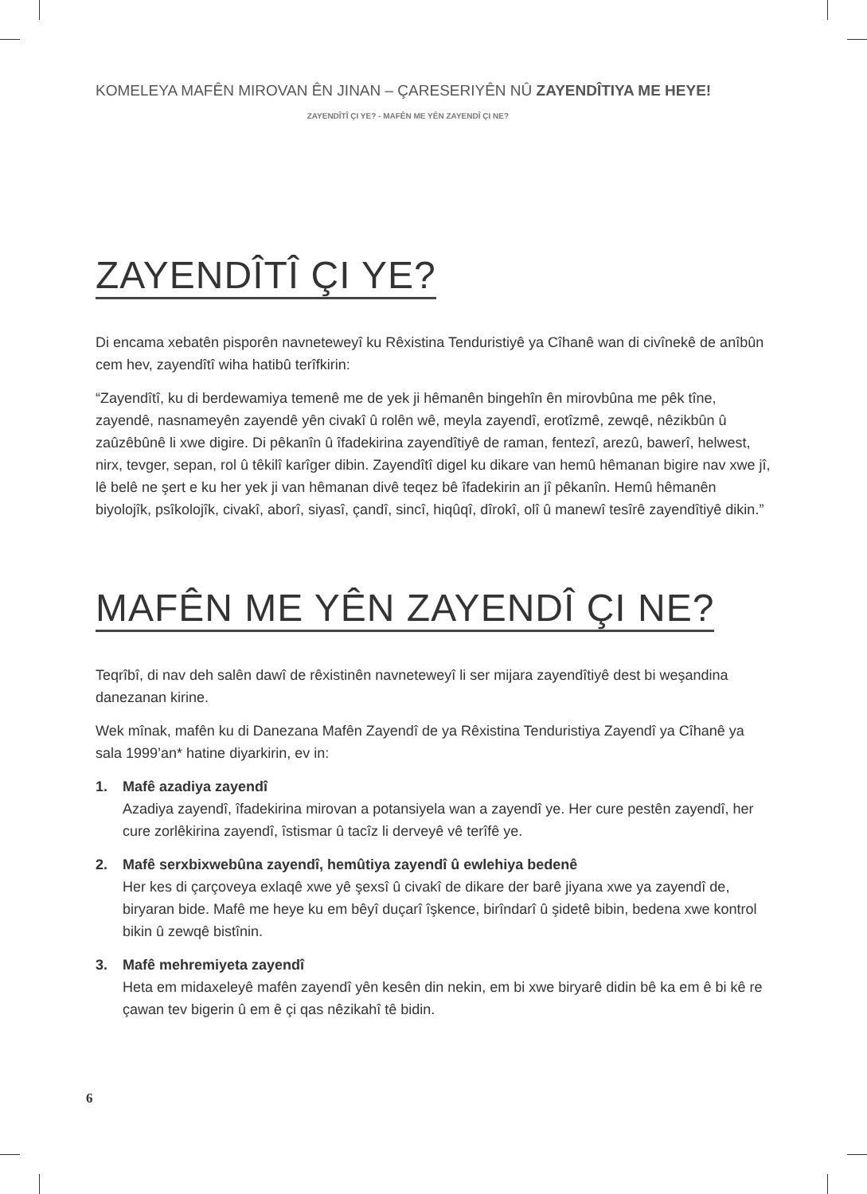KOMELEYA MAFÊN MIROVAN ÊN JINAN – ÇARESERIYÊN NÛ ZAYENDÎTIYA ME HEYE!
ZAYENDÎTÎ ÇI YE? - MAFÊN ME YÊN ZAYENDÎ ÇI NE?
ZAYENDÎTÎ ÇI YE?
Di encama xebatên pisporên navneteweyî ku Rêxistina Tenduristiyê ya Cîhanê wan di civînekê de anîbûn cem hev, zayendîtî wiha hatibû terîfkirin:
“Zayendîtî, ku di berdewamiya temenê me de yek ji hêmanên bingehîn ên mirovbûna me pêk tîne, zayendê, nasnameyên zayendê yên civakî û rolên wê, meyla zayendî, erotîzmê, zewqê, nêzikbûn û zaûzêbûnê li xwe digire. Di pêkanîn û îfadekirina zayendîtiyê de raman, fentezî, arezû, bawerî, helwest, nirx, tevger, sepan, rol û têkilî karîger dibin. Zayendîtî digel ku dikare van hemû hêmanan bigire nav xwe jî, lê belê ne şert e ku her yek ji van hêmanan divê teqez bê îfadekirin an jî pêkanîn. Hemû hêmanên biyolojîk, psîkolojîk, civakî, aborî, siyasî, çandî, sincî, hiqûqî, dîrokî, olî û manewî tesîrê zayendîtiyê dikin.”
MAFÊN ME YÊN ZAYENDÎ ÇI NE?
Teqrîbî, di nav deh salên dawî de rêxistinên navneteweyî li ser mijara zayendîtiyê dest bi weşandina danezanan kirine.
Wek mînak, mafên ku di Danezana Mafên Zayendî de ya Rêxistina Tenduristiya Zayendî ya Cîhanê ya sala 1999’an* hatine diyarkirin, ev in:
1. Mafê azadiya zayendî
Azadiya zayendî, îfadekirina mirovan a potansiyela wan a zayendî ye. Her cure pestên zayendî, her cure zorlêkirina zayendî, îstismar û tacîz li derveyê vê terîfê ye.
2. Mafê serxbixwebûna zayendî, hemûtiya zayendî û ewlehiya bedenê
Her kes di çarçoveya exlaqê xwe yê şexsî û civakî de dikare der barê jiyana xwe ya zayendî de, biryaran bide. Mafê me heye ku em bêyî duçarî îşkence, birîndarî û şidetê bibin, bedena xwe kontrol bikin û zewqê bistînin.
3. Mafê mehremiyeta zayendî
Heta em midaxeleyê mafên zayendî yên kesên din nekin, em bi xwe biryarê didin bê ka em ê bi kê re çawan tev bigerin û em ê çi qas nêzikahî tê bidin.
6